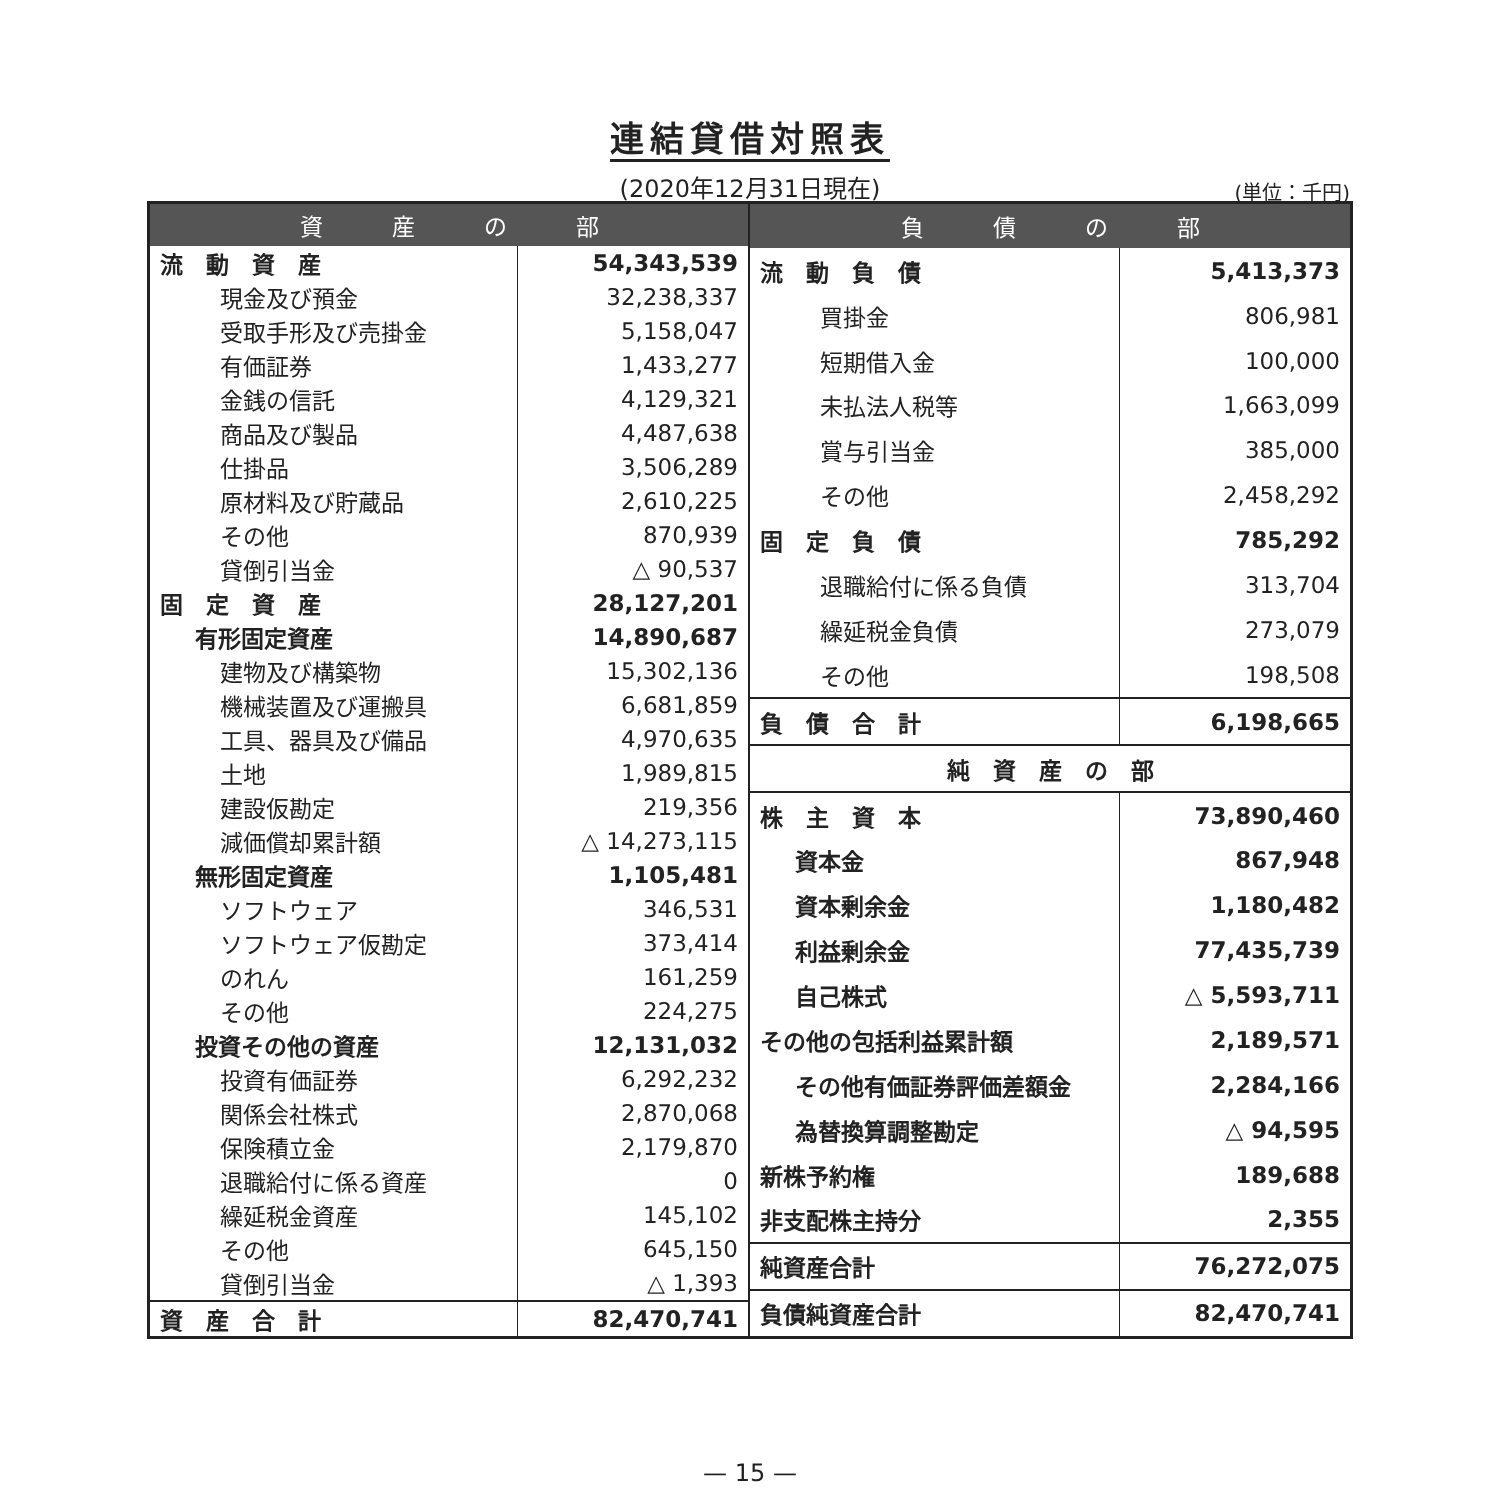連結貸借対照表
(2020年12月31日現在)
(単位：千円)
| 資 産 の 部 | |
| --- | --- |
| 流 動 資 産 | 54,343,539 |
| 現金及び預金 | 32,238,337 |
| 受取手形及び売掛金 | 5,158,047 |
| 有価証券 | 1,433,277 |
| 金銭の信託 | 4,129,321 |
| 商品及び製品 | 4,487,638 |
| 仕掛品 | 3,506,289 |
| 原材料及び貯蔵品 | 2,610,225 |
| その他 | 870,939 |
| 貸倒引当金 | △ 90,537 |
| 固 定 資 産 | 28,127,201 |
| 有形固定資産 | 14,890,687 |
| 建物及び構築物 | 15,302,136 |
| 機械装置及び運搬具 | 6,681,859 |
| 工具、器具及び備品 | 4,970,635 |
| 土地 | 1,989,815 |
| 建設仮勘定 | 219,356 |
| 減価償却累計額 | △ 14,273,115 |
| 無形固定資産 | 1,105,481 |
| ソフトウェア | 346,531 |
| ソフトウェア仮勘定 | 373,414 |
| のれん | 161,259 |
| その他 | 224,275 |
| 投資その他の資産 | 12,131,032 |
| 投資有価証券 | 6,292,232 |
| 関係会社株式 | 2,870,068 |
| 保険積立金 | 2,179,870 |
| 退職給付に係る資産 | 0 |
| 繰延税金資産 | 145,102 |
| その他 | 645,150 |
| 貸倒引当金 | △ 1,393 |
| 資 産 合 計 | 82,470,741 |
| 負 債 の 部 | |
| --- | --- |
| 流 動 負 債 | 5,413,373 |
| 買掛金 | 806,981 |
| 短期借入金 | 100,000 |
| 未払法人税等 | 1,663,099 |
| 賞与引当金 | 385,000 |
| その他 | 2,458,292 |
| 固 定 負 債 | 785,292 |
| 退職給付に係る負債 | 313,704 |
| 繰延税金負債 | 273,079 |
| その他 | 198,508 |
| 負 債 合 計 | 6,198,665 |
| 純 資 産 の 部 | |
| 株 主 資 本 | 73,890,460 |
| 資本金 | 867,948 |
| 資本剰余金 | 1,180,482 |
| 利益剰余金 | 77,435,739 |
| 自己株式 | △ 5,593,711 |
| その他の包括利益累計額 | 2,189,571 |
| その他有価証券評価差額金 | 2,284,166 |
| 為替換算調整勘定 | △ 94,595 |
| 新株予約権 | 189,688 |
| 非支配株主持分 | 2,355 |
| 純資産合計 | 76,272,075 |
| 負債純資産合計 | 82,470,741 |
— 15 —